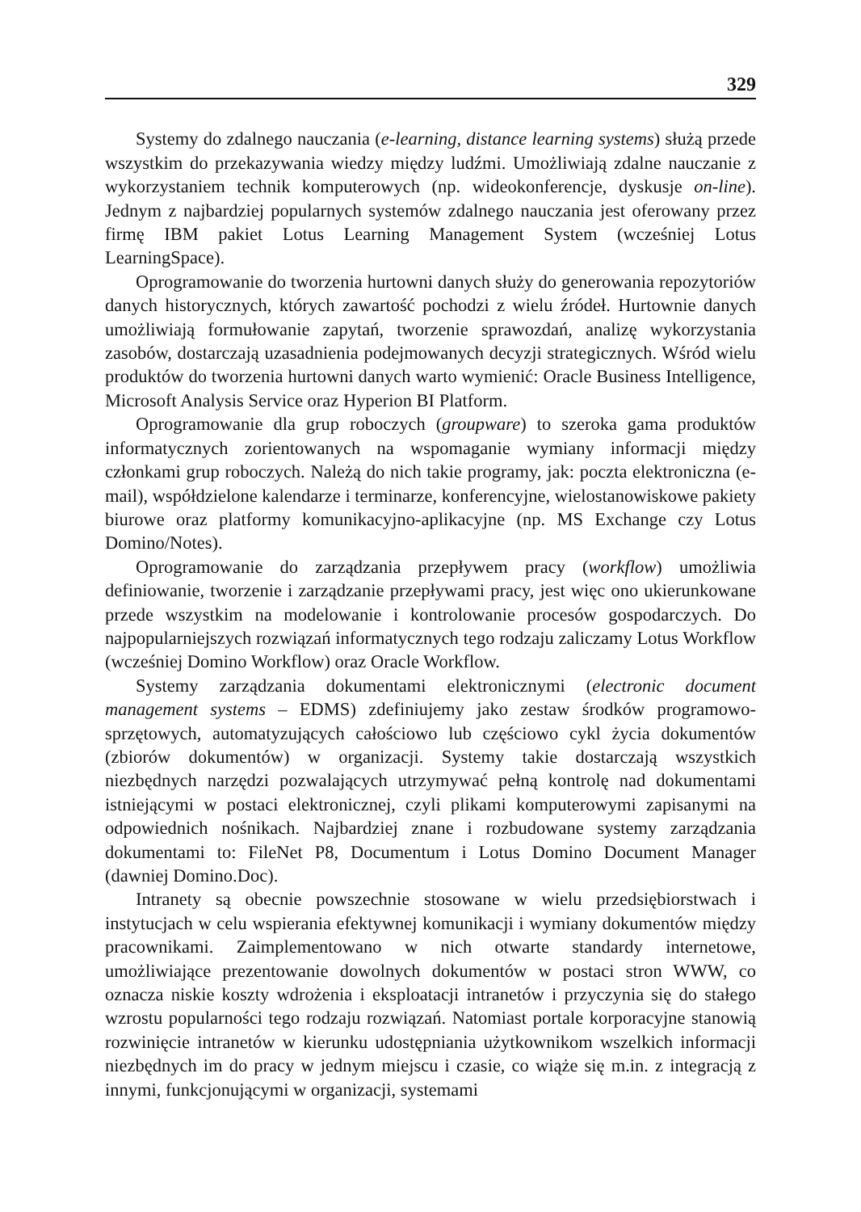329
Systemy do zdalnego nauczania (e-learning, distance learning systems) służą przede wszystkim do przekazywania wiedzy między ludźmi. Umożliwiają zdalne nauczanie z wykorzystaniem technik komputerowych (np. wideokonferencje, dyskusje on-line). Jednym z najbardziej popularnych systemów zdalnego nauczania jest oferowany przez firmę IBM pakiet Lotus Learning Management System (wcześniej Lotus LearningSpace).
Oprogramowanie do tworzenia hurtowni danych służy do generowania repozytoriów danych historycznych, których zawartość pochodzi z wielu źródeł. Hurtownie danych umożliwiają formułowanie zapytań, tworzenie sprawozdań, analizę wykorzystania zasobów, dostarczają uzasadnienia podejmowanych decyzji strategicznych. Wśród wielu produktów do tworzenia hurtowni danych warto wymienić: Oracle Business Intelligence, Microsoft Analysis Service oraz Hyperion BI Platform.
Oprogramowanie dla grup roboczych (groupware) to szeroka gama produktów informatycznych zorientowanych na wspomaganie wymiany informacji między członkami grup roboczych. Należą do nich takie programy, jak: poczta elektroniczna (e-mail), współdzielone kalendarze i terminarze, konferencyjne, wielostanowiskowe pakiety biurowe oraz platformy komunikacyjno-aplikacyjne (np. MS Exchange czy Lotus Domino/Notes).
Oprogramowanie do zarządzania przepływem pracy (workflow) umożliwia definiowanie, tworzenie i zarządzanie przepływami pracy, jest więc ono ukierunkowane przede wszystkim na modelowanie i kontrolowanie procesów gospodarczych. Do najpopularniejszych rozwiązań informatycznych tego rodzaju zaliczamy Lotus Workflow (wcześniej Domino Workflow) oraz Oracle Workflow.
Systemy zarządzania dokumentami elektronicznymi (electronic document management systems – EDMS) zdefiniujemy jako zestaw środków programowo-sprzętowych, automatyzujących całościowo lub częściowo cykl życia dokumentów (zbiorów dokumentów) w organizacji. Systemy takie dostarczają wszystkich niezbędnych narzędzi pozwalających utrzymywać pełną kontrolę nad dokumentami istniejącymi w postaci elektronicznej, czyli plikami komputerowymi zapisanymi na odpowiednich nośnikach. Najbardziej znane i rozbudowane systemy zarządzania dokumentami to: FileNet P8, Documentum i Lotus Domino Document Manager (dawniej Domino.Doc).
Intranety są obecnie powszechnie stosowane w wielu przedsiębiorstwach i instytucjach w celu wspierania efektywnej komunikacji i wymiany dokumentów między pracownikami. Zaimplementowano w nich otwarte standardy internetowe, umożliwiające prezentowanie dowolnych dokumentów w postaci stron WWW, co oznacza niskie koszty wdrożenia i eksploatacji intranetów i przyczynia się do stałego wzrostu popularności tego rodzaju rozwiązań. Natomiast portale korporacyjne stanowią rozwinięcie intranetów w kierunku udostępniania użytkownikom wszelkich informacji niezbędnych im do pracy w jednym miejscu i czasie, co wiąże się m.in. z integracją z innymi, funkcjonującymi w organizacji, systemami